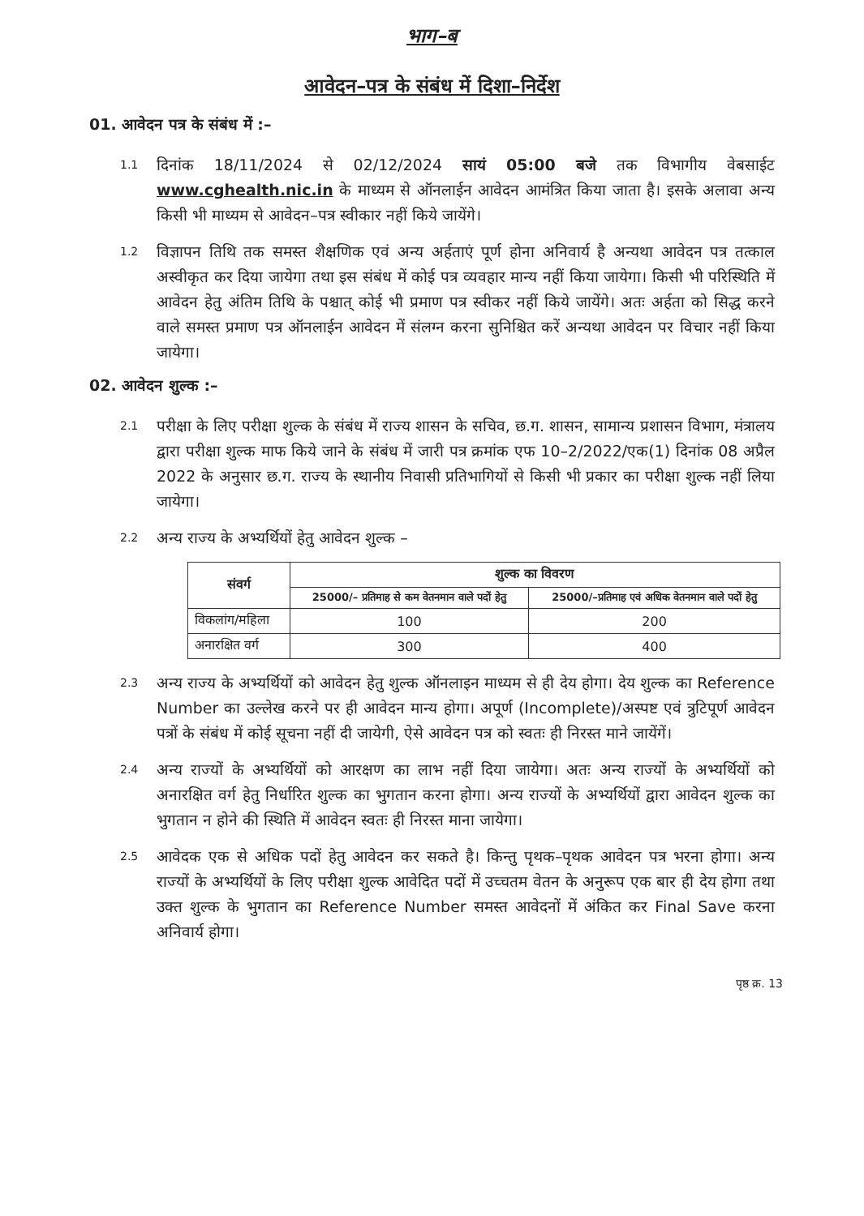भाग–ब
आवेदन–पत्र के संबंध में दिशा–निर्देश
01. आवेदन पत्र के संबंध में :–
1.1
दिनांक 18/11/2024 से 02/12/2024 सायं 05:00 बजे तक विभागीय वेबसाईट www.cghealth.nic.in के माध्यम से ऑनलाईन आवेदन आमंत्रित किया जाता है। इसके अलावा अन्य किसी भी माध्यम से आवेदन–पत्र स्वीकार नहीं किये जायेंगे।
1.2
विज्ञापन तिथि तक समस्त शैक्षणिक एवं अन्य अर्हताएं पूर्ण होना अनिवार्य है अन्यथा आवेदन पत्र तत्काल अस्वीकृत कर दिया जायेगा तथा इस संबंध में कोई पत्र व्यवहार मान्य नहीं किया जायेगा। किसी भी परिस्थिति में आवेदन हेतु अंतिम तिथि के पश्चात् कोई भी प्रमाण पत्र स्वीकर नहीं किये जायेंगे। अतः अर्हता को सिद्ध करने वाले समस्त प्रमाण पत्र ऑनलाईन आवेदन में संलग्न करना सुनिश्चित करें अन्यथा आवेदन पर विचार नहीं किया जायेगा।
02. आवेदन शुल्क :–
2.1
परीक्षा के लिए परीक्षा शुल्क के संबंध में राज्य शासन के सचिव, छ.ग. शासन, सामान्य प्रशासन विभाग, मंत्रालय द्वारा परीक्षा शुल्क माफ किये जाने के संबंध में जारी पत्र क्रमांक एफ 10–2/2022/एक(1) दिनांक 08 अप्रैल 2022 के अनुसार छ.ग. राज्य के स्थानीय निवासी प्रतिभागियों से किसी भी प्रकार का परीक्षा शुल्क नहीं लिया जायेगा।
2.2
अन्य राज्य के अभ्यर्थियों हेतु आवेदन शुल्क –
| संवर्ग | शुल्क का विवरण | |
| --- | --- | --- |
| | 25000/– प्रतिमाह से कम वेतनमान वाले पदों हेतु | 25000/–प्रतिमाह एवं अधिक वेतनमान वाले पदों हेतु |
| विकलांग/महिला | 100 | 200 |
| अनारक्षित वर्ग | 300 | 400 |
2.3
अन्य राज्य के अभ्यर्थियों को आवेदन हेतु शुल्क ऑनलाइन माध्यम से ही देय होगा। देय शुल्क का Reference Number का उल्लेख करने पर ही आवेदन मान्य होगा। अपूर्ण (Incomplete)/अस्पष्ट एवं त्रुटिपूर्ण आवेदन पत्रों के संबंध में कोई सूचना नहीं दी जायेगी, ऐसे आवेदन पत्र को स्वतः ही निरस्त माने जायेंगें।
2.4
अन्य राज्यों के अभ्यर्थियों को आरक्षण का लाभ नहीं दिया जायेगा। अतः अन्य राज्यों के अभ्यर्थियों को अनारक्षित वर्ग हेतु निर्धारित शुल्क का भुगतान करना होगा। अन्य राज्यों के अभ्यर्थियों द्वारा आवेदन शुल्क का भुगतान न होने की स्थिति में आवेदन स्वतः ही निरस्त माना जायेगा।
2.5
आवेदक एक से अधिक पदों हेतु आवेदन कर सकते है। किन्तु पृथक–पृथक आवेदन पत्र भरना होगा। अन्य राज्यों के अभ्यर्थियों के लिए परीक्षा शुल्क आवेदित पदों में उच्चतम वेतन के अनुरूप एक बार ही देय होगा तथा उक्त शुल्क के भुगतान का Reference Number समस्त आवेदनों में अंकित कर Final Save करना अनिवार्य होगा।
पृष्ठ क्र. 13